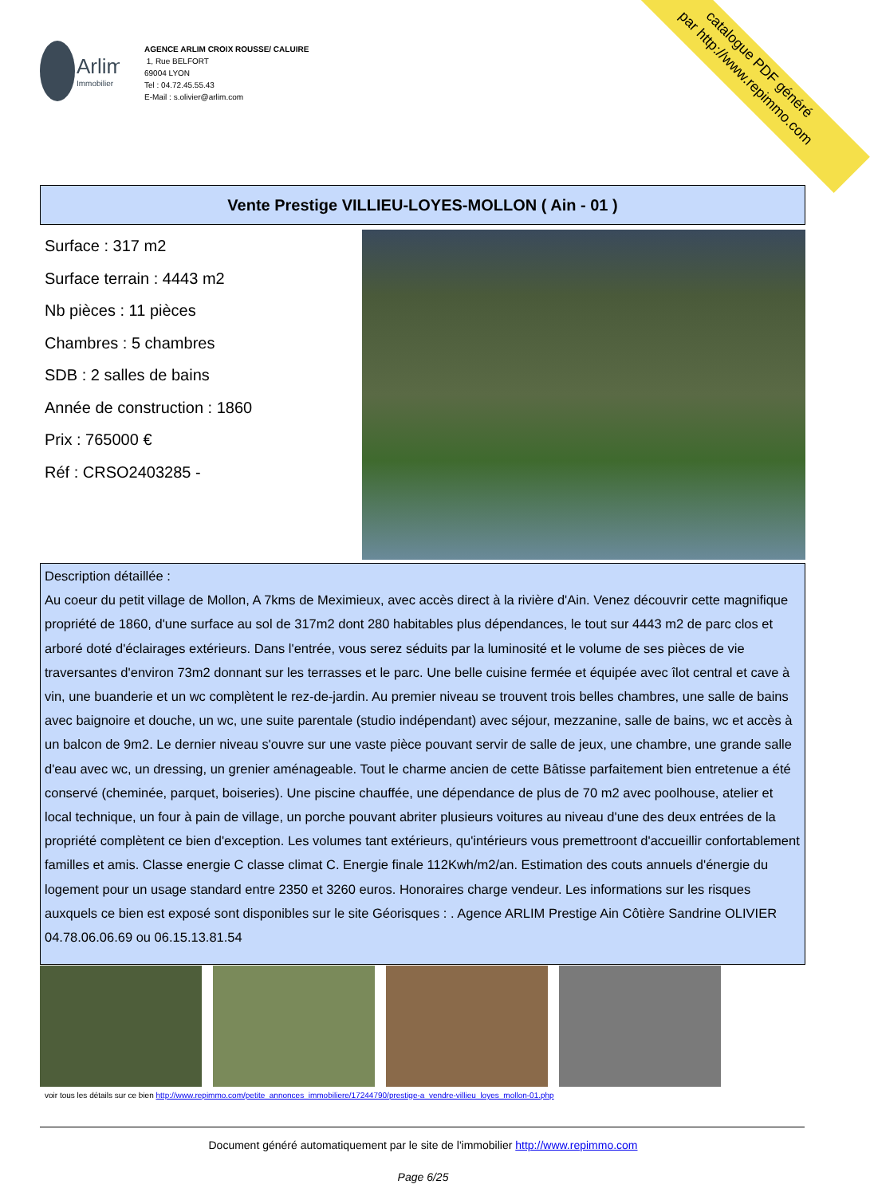Arlim
Immobilier
AGENCE ARLIM CROIX ROUSSE/ CALUIRE
1, Rue BELFORT
69004 LYON
Tel : 04.72.45.55.43
E-Mail : s.olivier@arlim.com
catalogue PDF généré
par http://www.repimmo.com
Vente Prestige VILLIEU-LOYES-MOLLON ( Ain - 01 )
Surface : 317 m2
Surface terrain : 4443 m2
Nb pièces : 11 pièces
Chambres : 5 chambres
SDB : 2 salles de bains
Année de construction : 1860
Prix : 765000 €
Réf : CRSO2403285 -
Description détaillée :
Au coeur du petit village de Mollon, A 7kms de Meximieux, avec accès direct à la rivière d'Ain. Venez découvrir cette magnifique propriété de 1860, d'une surface au sol de 317m2 dont 280 habitables plus dépendances, le tout sur 4443 m2 de parc clos et arboré doté d'éclairages extérieurs. Dans l'entrée, vous serez séduits par la luminosité et le volume de ses pièces de vie traversantes d'environ 73m2 donnant sur les terrasses et le parc. Une belle cuisine fermée et équipée avec îlot central et cave à vin, une buanderie et un wc complètent le rez-de-jardin. Au premier niveau se trouvent trois belles chambres, une salle de bains avec baignoire et douche, un wc, une suite parentale (studio indépendant) avec séjour, mezzanine, salle de bains, wc et accès à un balcon de 9m2. Le dernier niveau s'ouvre sur une vaste pièce pouvant servir de salle de jeux, une chambre, une grande salle d'eau avec wc, un dressing, un grenier aménageable. Tout le charme ancien de cette Bâtisse parfaitement bien entretenue a été conservé (cheminée, parquet, boiseries). Une piscine chauffée, une dépendance de plus de 70 m2 avec poolhouse, atelier et local technique, un four à pain de village, un porche pouvant abriter plusieurs voitures au niveau d'une des deux entrées de la propriété complètent ce bien d'exception. Les volumes tant extérieurs, qu'intérieurs vous premettroont d'accueillir confortablement familles et amis. Classe energie C classe climat C. Energie finale 112Kwh/m2/an. Estimation des couts annuels d'énergie du logement pour un usage standard entre 2350 et 3260 euros. Honoraires charge vendeur. Les informations sur les risques auxquels ce bien est exposé sont disponibles sur le site Géorisques : . Agence ARLIM Prestige Ain Côtière Sandrine OLIVIER 04.78.06.06.69 ou 06.15.13.81.54
voir tous les détails sur ce bien http://www.repimmo.com/petite_annonces_immobiliere/17244790/prestige-a_vendre-villieu_loyes_mollon-01.php
Document généré automatiquement par le site de l'immobilier http://www.repimmo.com
Page 6/25